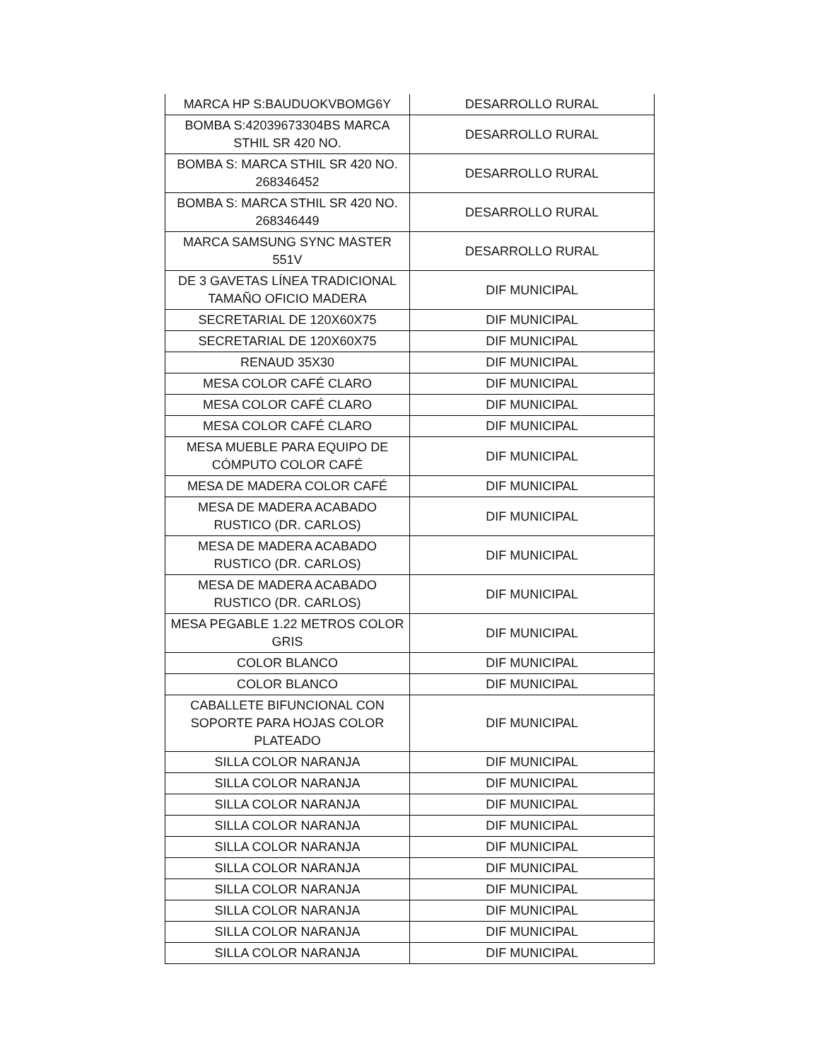| MARCA HP S:BAUDUOKVBOMG6Y | DESARROLLO RURAL |
| BOMBA S:42039673304BS MARCA STHIL SR 420 NO. | DESARROLLO RURAL |
| BOMBA S: MARCA STHIL SR 420 NO. 268346452 | DESARROLLO RURAL |
| BOMBA S: MARCA STHIL SR 420 NO. 268346449 | DESARROLLO RURAL |
| MARCA SAMSUNG SYNC MASTER 551V | DESARROLLO RURAL |
| DE 3 GAVETAS LÍNEA TRADICIONAL TAMAÑO OFICIO MADERA | DIF MUNICIPAL |
| SECRETARIAL DE 120X60X75 | DIF MUNICIPAL |
| SECRETARIAL DE 120X60X75 | DIF MUNICIPAL |
| RENAUD 35X30 | DIF MUNICIPAL |
| MESA COLOR CAFÉ CLARO | DIF MUNICIPAL |
| MESA COLOR CAFÉ CLARO | DIF MUNICIPAL |
| MESA COLOR CAFÉ CLARO | DIF MUNICIPAL |
| MESA MUEBLE PARA EQUIPO DE CÓMPUTO COLOR CAFÉ | DIF MUNICIPAL |
| MESA DE MADERA COLOR CAFÉ | DIF MUNICIPAL |
| MESA DE MADERA ACABADO RUSTICO (DR. CARLOS) | DIF MUNICIPAL |
| MESA DE MADERA ACABADO RUSTICO (DR. CARLOS) | DIF MUNICIPAL |
| MESA DE MADERA ACABADO RUSTICO (DR. CARLOS) | DIF MUNICIPAL |
| MESA PEGABLE 1.22 METROS COLOR GRIS | DIF MUNICIPAL |
| COLOR BLANCO | DIF MUNICIPAL |
| COLOR BLANCO | DIF MUNICIPAL |
| CABALLETE BIFUNCIONAL CON SOPORTE PARA HOJAS COLOR PLATEADO | DIF MUNICIPAL |
| SILLA COLOR NARANJA | DIF MUNICIPAL |
| SILLA COLOR NARANJA | DIF MUNICIPAL |
| SILLA COLOR NARANJA | DIF MUNICIPAL |
| SILLA COLOR NARANJA | DIF MUNICIPAL |
| SILLA COLOR NARANJA | DIF MUNICIPAL |
| SILLA COLOR NARANJA | DIF MUNICIPAL |
| SILLA COLOR NARANJA | DIF MUNICIPAL |
| SILLA COLOR NARANJA | DIF MUNICIPAL |
| SILLA COLOR NARANJA | DIF MUNICIPAL |
| SILLA COLOR NARANJA | DIF MUNICIPAL |